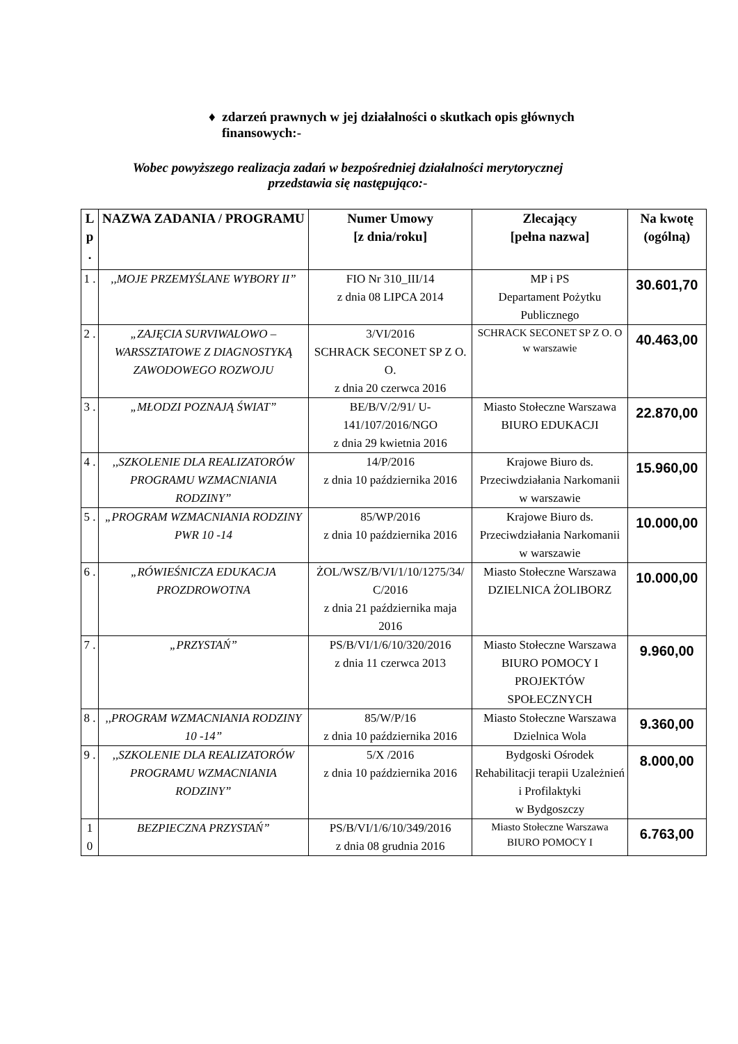♦ zdarzeń prawnych w jej działalności o skutkach opis głównych
finansowych:-
Wobec powyższego realizacja zadań w bezpośredniej działalności merytorycznej
przedstawia się następująco:-
| L p . | NAZWA ZADANIA / PROGRAMU | Numer Umowy [z dnia/roku] | Zlecający [pełna nazwa] | Na kwotę (ogólną) |
| --- | --- | --- | --- | --- |
| 1 . | ,,MOJE PRZEMYŚLANE WYBORY II” | FIO Nr 310_III/14 z dnia 08 LIPCA 2014 | MP i PS Departament Pożytku Publicznego | 30.601,70 |
| 2 . | „ZAJĘCIA SURVIWALOWO – WARSSZTATOWE Z DIAGNOSTYKĄ ZAWODOWEGO ROZWOJU | 3/VI/2016 SCHRACK SECONET SP Z O. O. z dnia 20 czerwca 2016 | SCHRACK SECONET SP Z O. O w warszawie | 40.463,00 |
| 3 . | „MŁODZI POZNAJĄ ŚWIAT” | BE/B/V/2/91/ U-141/107/2016/NGO z dnia 29 kwietnia 2016 | Miasto Stołeczne Warszawa BIURO EDUKACJI | 22.870,00 |
| 4 . | ,,SZKOLENIE DLA REALIZATORÓW PROGRAMU WZMACNIANIA RODZINY” | 14/P/2016 z dnia 10 października 2016 | Krajowe Biuro ds. Przeciwdziałania Narkomanii w warszawie | 15.960,00 |
| 5 . | „PROGRAM WZMACNIANIA RODZINY PWR 10 -14 | 85/WP/2016 z dnia 10 października 2016 | Krajowe Biuro ds. Przeciwdziałania Narkomanii w warszawie | 10.000,00 |
| 6 . | „RÓWIEŚNICZA EDUKACJA PROZDROWOTNA | ŻOL/WSZ/B/VI/1/10/1275/34/ C/2016 z dnia 21 października maja 2016 | Miasto Stołeczne Warszawa DZIELNICA ŻOLIBORZ | 10.000,00 |
| 7 . | „PRZYSTAŃ” | PS/B/VI/1/6/10/320/2016 z dnia 11 czerwca 2013 | Miasto Stołeczne Warszawa BIURO POMOCY I PROJEKTÓW SPOŁECZNYCH | 9.960,00 |
| 8 . | ,,PROGRAM WZMACNIANIA RODZINY 10 -14” | 85/W/P/16 z dnia 10 października 2016 | Miasto Stołeczne Warszawa Dzielnica Wola | 9.360,00 |
| 9 . | ,,SZKOLENIE DLA REALIZATORÓW PROGRAMU WZMACNIANIA RODZINY” | 5/X /2016 z dnia 10 października 2016 | Bydgoski Ośrodek Rehabilitacji terapii Uzależnień i Profilaktyki w Bydgoszczy | 8.000,00 |
| 1 0 | BEZPIECZNA PRZYSTAŃ” | PS/B/VI/1/6/10/349/2016 z dnia 08 grudnia 2016 | Miasto Stołeczne Warszawa BIURO POMOCY I | 6.763,00 |